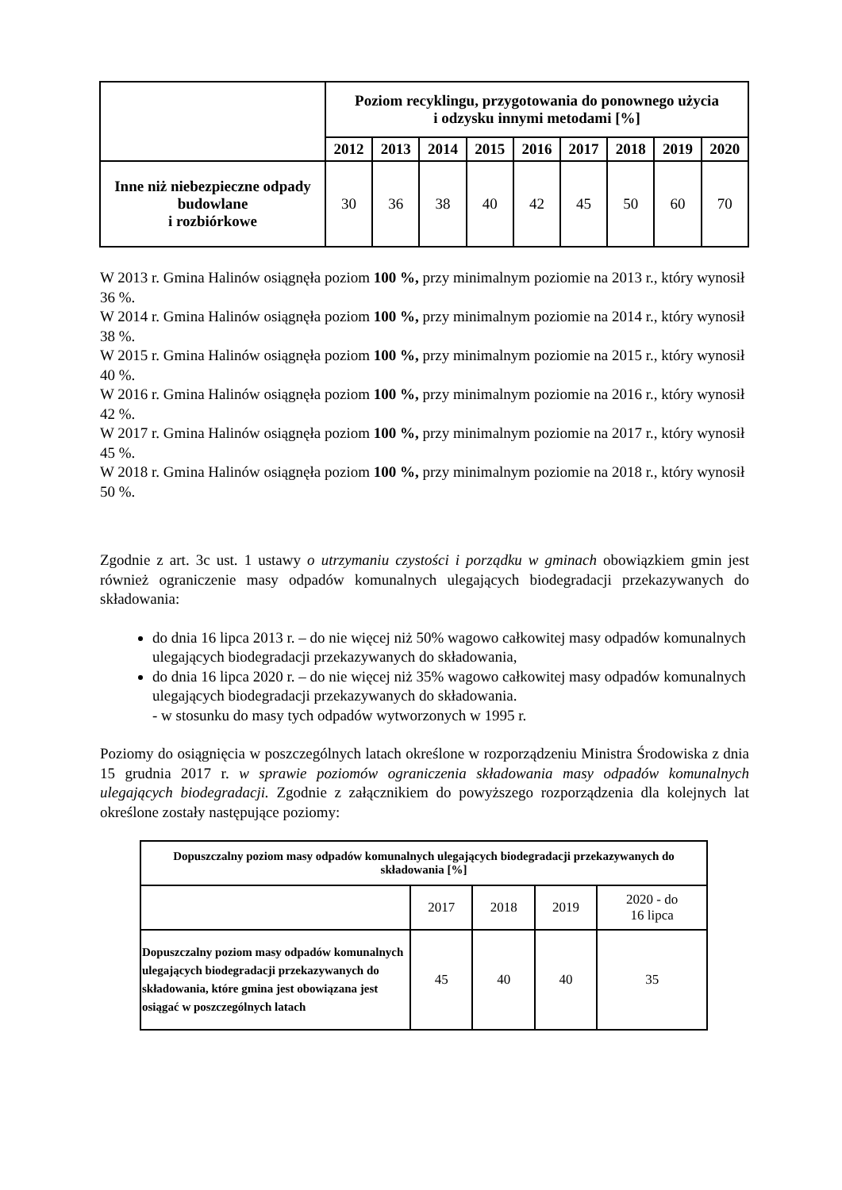| | Poziom recyklingu, przygotowania do ponownego użycia i odzysku innymi metodami [%] | | | | | | | | |
| --- | --- | --- | --- | --- | --- | --- | --- | --- | --- |
| | 2012 | 2013 | 2014 | 2015 | 2016 | 2017 | 2018 | 2019 | 2020 |
| Inne niż niebezpieczne odpady budowlane i rozbiórkowe | 30 | 36 | 38 | 40 | 42 | 45 | 50 | 60 | 70 |
W 2013 r. Gmina Halinów osiągnęła poziom 100 %, przy minimalnym poziomie na 2013 r., który wynosił 36 %.
W 2014 r. Gmina Halinów osiągnęła poziom 100 %, przy minimalnym poziomie na 2014 r., który wynosił 38 %.
W 2015 r. Gmina Halinów osiągnęła poziom 100 %, przy minimalnym poziomie na 2015 r., który wynosił 40 %.
W 2016 r. Gmina Halinów osiągnęła poziom 100 %, przy minimalnym poziomie na 2016 r., który wynosił 42 %.
W 2017 r. Gmina Halinów osiągnęła poziom 100 %, przy minimalnym poziomie na 2017 r., który wynosił 45 %.
W 2018 r. Gmina Halinów osiągnęła poziom 100 %, przy minimalnym poziomie na 2018 r., który wynosił 50 %.
Zgodnie z art. 3c ust. 1 ustawy o utrzymaniu czystości i porządku w gminach obowiązkiem gmin jest również ograniczenie masy odpadów komunalnych ulegających biodegradacji przekazywanych do składowania:
do dnia 16 lipca 2013 r. – do nie więcej niż 50% wagowo całkowitej masy odpadów komunalnych ulegających biodegradacji przekazywanych do składowania,
do dnia 16 lipca 2020 r. – do nie więcej niż 35% wagowo całkowitej masy odpadów komunalnych ulegających biodegradacji przekazywanych do składowania.
- w stosunku do masy tych odpadów wytworzonych w 1995 r.
Poziomy do osiągnięcia w poszczególnych latach określone w rozporządzeniu Ministra Środowiska z dnia 15 grudnia 2017 r. w sprawie poziomów ograniczenia składowania masy odpadów komunalnych ulegających biodegradacji. Zgodnie z załącznikiem do powyższego rozporządzenia dla kolejnych lat określone zostały następujące poziomy:
| Dopuszczalny poziom masy odpadów komunalnych ulegających biodegradacji przekazywanych do składowania [%] | | | | |
| --- | --- | --- | --- | --- |
| | 2017 | 2018 | 2019 | 2020 - do 16 lipca |
| Dopuszczalny poziom masy odpadów komunalnych ulegających biodegradacji przekazywanych do składowania, które gmina jest obowiązana jest osiągać w poszczególnych latach | 45 | 40 | 40 | 35 |